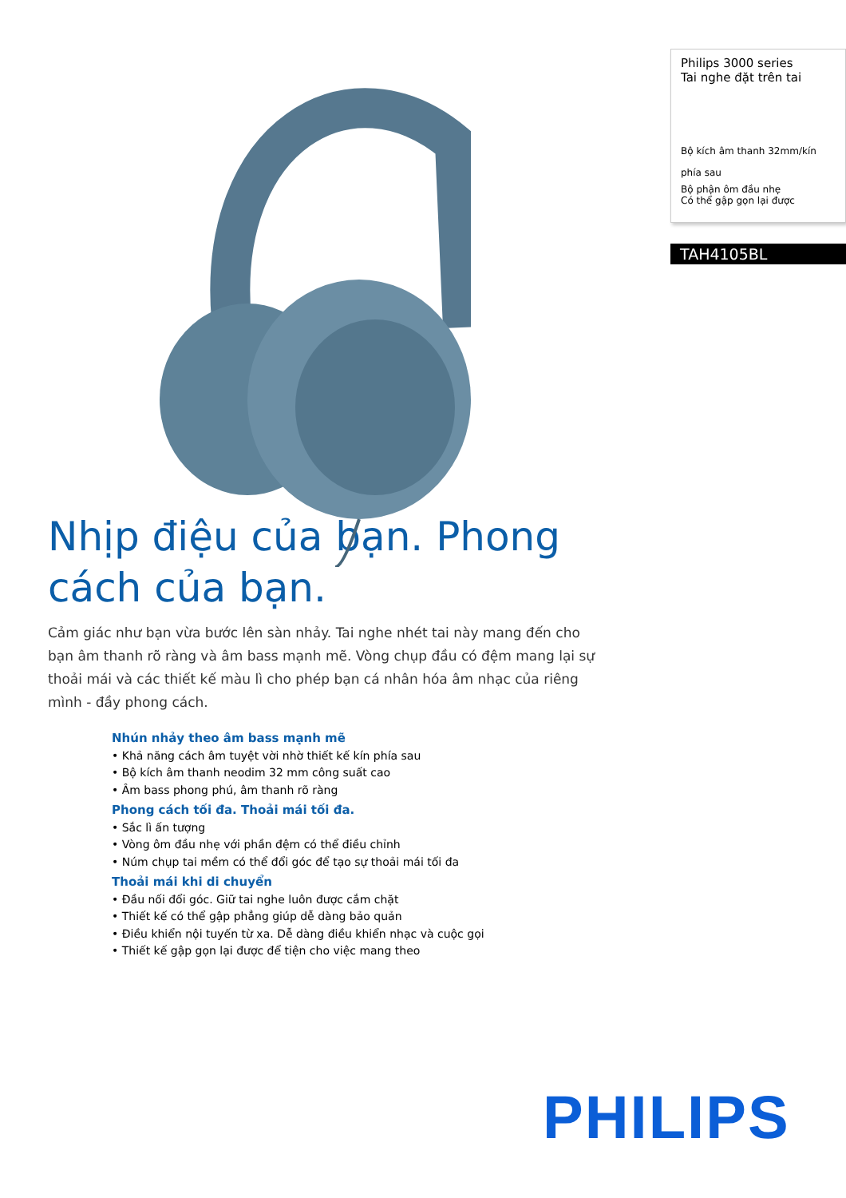Nhịp điệu của bạn. Phong cách của bạn.
Cảm giác như bạn vừa bước lên sàn nhảy. Tai nghe nhét tai này mang đến cho bạn âm thanh rõ ràng và âm bass mạnh mẽ. Vòng chụp đầu có đệm mang lại sự thoải mái và các thiết kế màu lì cho phép bạn cá nhân hóa âm nhạc của riêng mình - đầy phong cách.
Nhún nhảy theo âm bass mạnh mẽ
• Khả năng cách âm tuyệt vời nhờ thiết kế kín phía sau
• Bộ kích âm thanh neodim 32 mm công suất cao
• Âm bass phong phú, âm thanh rõ ràng
Phong cách tối đa. Thoải mái tối đa.
• Sắc lì ấn tượng
• Vòng ôm đầu nhẹ với phần đệm có thể điều chỉnh
• Núm chụp tai mềm có thể đổi góc để tạo sự thoải mái tối đa
Thoải mái khi di chuyển
• Đầu nối đổi góc. Giữ tai nghe luôn được cắm chặt
• Thiết kế có thể gập phẳng giúp dễ dàng bảo quản
• Điều khiển nội tuyến từ xa. Dễ dàng điều khiển nhạc và cuộc gọi
• Thiết kế gập gọn lại được để tiện cho việc mang theo
Philips 3000 series
Tai nghe đặt trên tai
Bộ kích âm thanh 32mm/kín phía sau
Bộ phận ôm đầu nhẹ
Có thể gập gọn lại được
TAH4105BL
PHILIPS